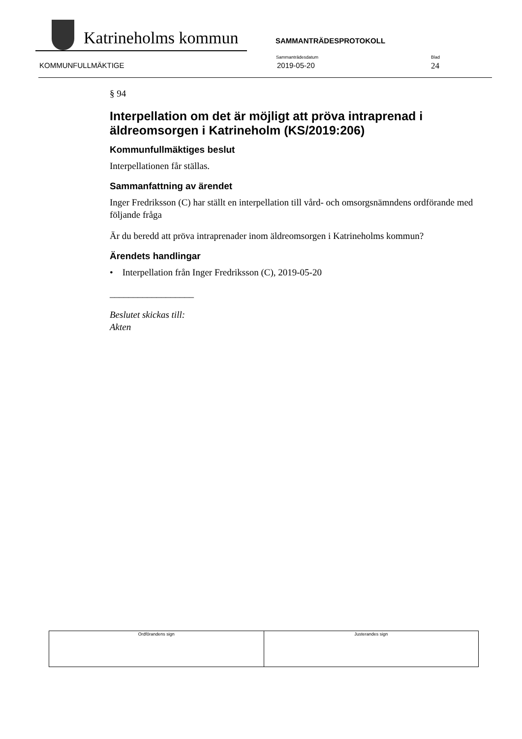Katrineholms kommun SAMMANTRÄDESPROTOKOLL
KOMMUNFULLMÄKTIGE
Sammanträdesdatum
2019-05-20
Blad
24
§ 94
Interpellation om det är möjligt att pröva intraprenad i äldreomsorgen i Katrineholm (KS/2019:206)
Kommunfullmäktiges beslut
Interpellationen får ställas.
Sammanfattning av ärendet
Inger Fredriksson (C) har ställt en interpellation till vård- och omsorgsnämndens ordförande med följande fråga
Är du beredd att pröva intraprenader inom äldreomsorgen i Katrineholms kommun?
Ärendets handlingar
• Interpellation från Inger Fredriksson (C), 2019-05-20
__________________
Beslutet skickas till:
Akten
| Ordförandens sign | Justerandes sign |